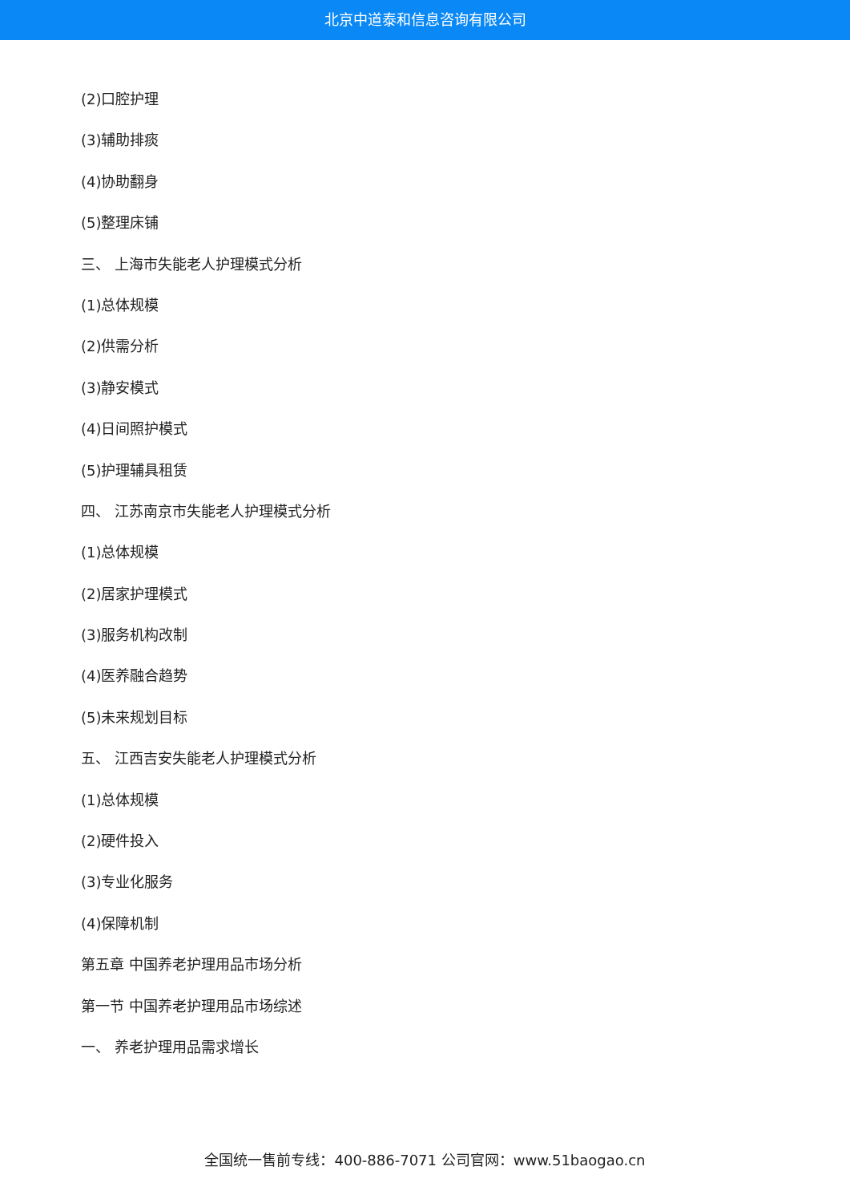北京中道泰和信息咨询有限公司
(2)口腔护理
(3)辅助排痰
(4)协助翻身
(5)整理床铺
三、 上海市失能老人护理模式分析
(1)总体规模
(2)供需分析
(3)静安模式
(4)日间照护模式
(5)护理辅具租赁
四、 江苏南京市失能老人护理模式分析
(1)总体规模
(2)居家护理模式
(3)服务机构改制
(4)医养融合趋势
(5)未来规划目标
五、 江西吉安失能老人护理模式分析
(1)总体规模
(2)硬件投入
(3)专业化服务
(4)保障机制
第五章 中国养老护理用品市场分析
第一节 中国养老护理用品市场综述
一、 养老护理用品需求增长
全国统一售前专线：400-886-7071 公司官网：www.51baogao.cn